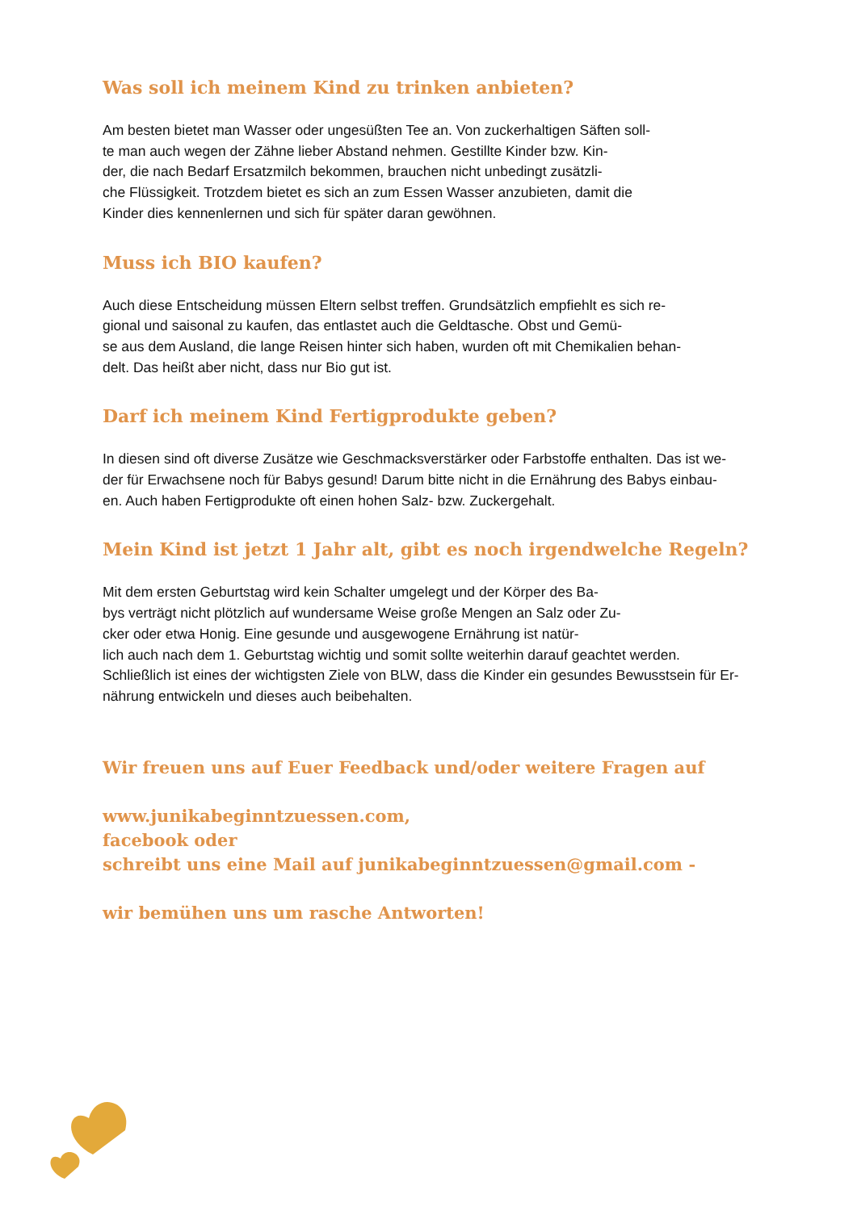Was soll ich meinem Kind zu trinken anbieten?
Am besten bietet man Wasser oder ungesüßten Tee an. Von zuckerhaltigen Säften soll-
te man auch wegen der Zähne lieber Abstand nehmen. Gestillte Kinder bzw. Kin-
der, die nach Bedarf Ersatzmilch bekommen, brauchen nicht unbedingt zusätzli-
che Flüssigkeit. Trotzdem bietet es sich an zum Essen Wasser anzubieten, damit die
Kinder dies kennenlernen und sich für später daran gewöhnen.
Muss ich BIO kaufen?
Auch diese Entscheidung müssen Eltern selbst treffen. Grundsätzlich empfiehlt es sich re-
gional und saisonal zu kaufen, das entlastet auch die Geldtasche. Obst und Gemü-
se aus dem Ausland, die lange Reisen hinter sich haben, wurden oft mit Chemikalien behan-
delt. Das heißt aber nicht, dass nur Bio gut ist.
Darf ich meinem Kind Fertigprodukte geben?
In diesen sind oft diverse Zusätze wie Geschmacksverstärker oder Farbstoffe enthalten. Das ist we-
der für Erwachsene noch für Babys gesund! Darum bitte nicht in die Ernährung des Babys einbau-
en. Auch haben Fertigprodukte oft einen hohen Salz- bzw. Zuckergehalt.
Mein Kind ist jetzt 1 Jahr alt, gibt es noch irgendwelche Regeln?
Mit dem ersten Geburtstag wird kein Schalter umgelegt und der Körper des Ba-
bys verträgt nicht plötzlich auf wundersame Weise große Mengen an Salz oder Zu-
cker oder etwa Honig. Eine gesunde und ausgewogene Ernährung ist natür-
lich auch nach dem 1. Geburtstag wichtig und somit sollte weiterhin darauf geachtet werden.
Schließlich ist eines der wichtigsten Ziele von BLW, dass die Kinder ein gesundes Bewusstsein für Er-
nährung entwickeln und dieses auch beibehalten.
Wir freuen uns auf Euer Feedback und/oder weitere Fragen auf
www.junikabeginntzuessen.com,
facebook oder
schreibt uns eine Mail auf junikabeginntzuessen@gmail.com -
wir bemühen uns um rasche Antworten!